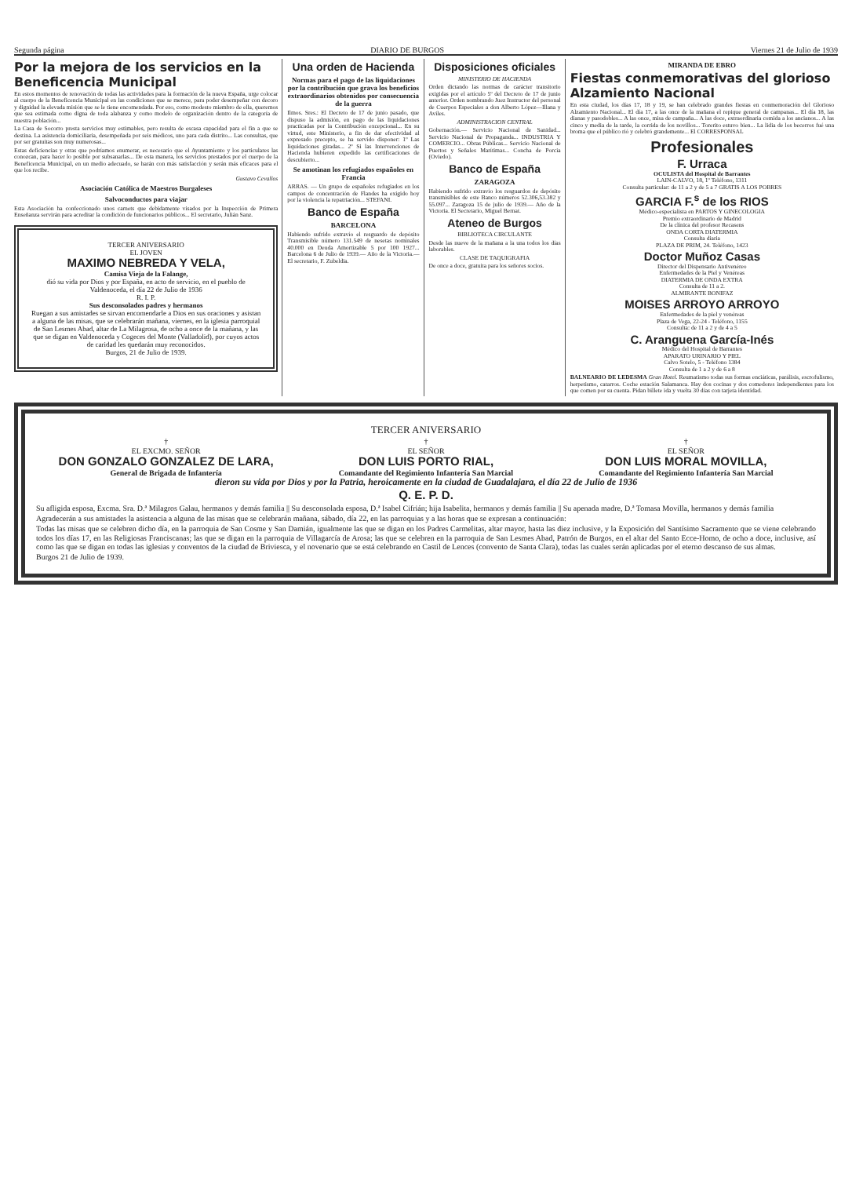Segunda página DIARIO DE BURGOS Viernes 21 de Julio de 1939
Por la mejora de los servicios en la Beneficencia Municipal
En estos momentos de renovación de todas las actividades para la formación de la nueva España, urge colocar al cuerpo de la Beneficencia Municipal en las condiciones que se merece, para poder desempeñar con decoro y dignidad la elevada misión que se le tiene encomendada. Por eso, como modesto miembro de ella, queremos que sea estimada como digna de toda alabanza y como modelo de organización dentro de la categoría de nuestra población...
La Casa de Socorro presta servicios muy estimables, pero resulta de escasa capacidad para el fin a que se destina. La asistencia domiciliaria, desempeñada por seis médicos, uno para cada distrito... Las consultas, que por ser gratuitas son muy numerosas...
Estas deficiencias y otras que podríamos enumerar, es necesario que el Ayuntamiento y los particulares las conozcan, para hacer lo posible por subsanarlas... De esta manera, los servicios prestados por el cuerpo de la Beneficencia Municipal, en un medio adecuado, se harán con más satisfacción y serán más eficaces para el que los recibe.
Gustavo Cevallos
Asociación Católica de Maestros Burgaleses
Salvoconductos para viajar
Esta Asociación ha confeccionado unos carnets que debidamente visados por la Inspección de Primera Enseñanza servirán para acreditar la condición de funcionarios públicos... El secretario, Julián Sanz.
TERCER ANIVERSARIO
EL JOVEN
MAXIMO NEBREDA Y VELA,
Camisa Vieja de la Falange,
dió su vida por Dios y por España, en acto de servicio, en el pueblo de Valdenoceda, el día 22 de Julio de 1936
R. I. P.
Sus desconsolados padres y hermanos
Ruegan a sus amistades se sirvan encomendarle a Dios en sus oraciones y asistan a alguna de las misas, que se celebrarán mañana, viernes, en la iglesia parroquial de San Lesmes Abad, altar de La Milagrosa, de ocho a once de la mañana, y las que se digan en Valdenoceda y Cogeces del Monte (Valladolid), por cuyos actos de caridad les quedarán muy reconocidos.
Burgos, 21 de Julio de 1939.
Una orden de Hacienda
Normas para el pago de las liquidaciones por la contribución que grava los beneficios extraordinarios obtenidos por consecuencia de la guerra
Ilmos. Sres.: El Decreto de 17 de junio pasado, que dispuso la admisión, en pago de las liquidaciones practicadas por la Contribución excepcional... En su virtud, este Ministerio, a fin de dar efectividad al expresado precepto, se ha servido disponer: 1º Las liquidaciones giradas... 2º Si las Intervenciones de Hacienda hubieren expedido las certificaciones de descubierto...
Se amotinan los refugiados españoles en Francia
ARRAS. — Un grupo de españoles refugiados en los campos de concentración de Flandes ha exigido hoy por la violencia la repatriación... STEFANI.
Banco de España
BARCELONA
Habiendo sufrido extravío el resguardo de depósito Transmisible número 131.549 de nesetas nominales 40.000 en Deuda Amortizable 5 por 100 1927... Barcelona 6 de Julio de 1939.— Año de la Victoria.— El secretario, F. Zubeldia.
Disposiciones oficiales
MINISTERIO DE HACIENDA
Orden dictando las normas de carácter transitorio exigidas por el artículo 5º del Decreto de 17 de junio anterior. Orden nombrando Juez Instructor del personal de Cuerpos Especiales a don Alberto López—Illana y Aviles.
ADMINISTRACION CENTRAL
Gobernación.— Servicio Nacional de Sanidad... Servicio Nacional de Propaganda... INDUSTRIA Y COMERCIO... Obras Públicas... Servicio Nacional de Puertos y Señales Marítimas... Concha de Porcia (Oviedo).
Banco de España
ZARAGOZA
Habiendo sufrido extravío los resguardos de depósito transmisibles de este Banco números 52.306,53.382 y 55.097... Zaragoza 15 de julio de 1939.— Año de la Victoria. El Secretario, Miguel Bernat.
Ateneo de Burgos
BIBLIOTECA CIRCULANTE
Desde las nueve de la mañana a la una todos los días laborables.
CLASE DE TAQUIGRAFIA
De once a doce, gratuita para los señores socios.
MIRANDA DE EBRO
Fiestas conmemorativas del glorioso Alzamiento Nacional
En esta ciudad, los días 17, 18 y 19, se han celebrado grandes fiestas en conmemoración del Glorioso Alzamiento Nacional... El día 17, a las once de la mañana el repique general de campanas... El día 18, las dianas y pasodobles... A las once, misa de campaña... A las doce, extraordinaria comida a los ancianos... A las cinco y media de la tarde, la corrida de los novillos... Torerito estuvo bien... La lidia de los becerros fué una broma que el público rió y celebró grandemente... El CORRESPONSAL
Profesionales
F. Urraca
OCULISTA del Hospital de Barrantes
LAIN-CALVO, 18, 1º Teléfono, 1311
Consulta particular: de 11 a 2 y de 5 a 7 GRATIS A LOS POBRES
GARCIA F.<sup>s</sup> de los RIOS
Médico-especialista en PARTOS Y GINECOLOGIA
Premio extraordinario de Madrid
De la clínica del profesor Recasens
ONDA CORTA DIATERMIA
Consulta diaria
PLAZA DE PRIM, 24. Teléfono, 1423
Doctor Muñoz Casas
Director del Dispensario Antivenéreo
Enfermedades de la Piel y Venéreas
DIATERMIA DE ONDA EXTRA
Consulta de 11 a 2.
ALMIRANTE BONIFAZ
MOISES ARROYO ARROYO
Enfermedades de la piel y venéreas
Plaza de Vega, 22-24 - Teléfono, 1155
Consulta: de 11 a 2 y de 4 a 5
C. Aranguena García-Inés
Médico del Hospital de Barrantes
APARATO URINARIO Y PIEL
Calvo Sotelo, 5 - Teléfono 1384
Consulta de 1 a 2 y de 6 a 8
BALNEARIO DE LEDESMA Gran Hotel. Reumatismo todas sus formas enciáticas, parálisis, escrofulismo, herpetismo, catarros. Coche estación Salamanca. Hay dos cocinas y dos comedores independientes para los que comen por su cuenta. Pidan billete ida y vuelta 30 días con tarjeta identidad.
TERCER ANIVERSARIO
†
EL EXCMO. SEÑOR
DON GONZALO GONZALEZ DE LARA,
General de Brigada de Infantería
†
EL SEÑOR
DON LUIS PORTO RIAL,
Comandante del Regimiento Infantería San Marcial
†
EL SEÑOR
DON LUIS MORAL MOVILLA,
Comandante del Regimiento Infantería San Marcial
dieron su vida por Dios y por la Patria, heroicamente en la ciudad de Guadalajara, el día 22 de Julio de 1936
Q. E. P. D.
Su afligida esposa, Excma. Sra. D.ª Milagros Galau, hermanos y demás familia || Su desconsolada esposa, D.ª Isabel Cifrián; hija Isabelita, hermanos y demás familia || Su apenada madre, D.ª Tomasa Movilla, hermanos y demás familia
Agradecerán a sus amistades la asistencia a alguna de las misas que se celebrarán mañana, sábado, día 22, en las parroquias y a las horas que se expresan a continuación:
Todas las misas que se celebren dicho día, en la parroquia de San Cosme y San Damián, igualmente las que se digan en los Padres Carmelitas, altar mayor, hasta las diez inclusive, y la Exposición del Santísimo Sacramento que se viene celebrando todos los días 17, en las Religiosas Franciscanas; las que se digan en la parroquia de Villagarcía de Arosa; las que se celebren en la parroquia de San Lesmes Abad, Patrón de Burgos, en el altar del Santo Ecce-Homo, de ocho a doce, inclusive, así como las que se digan en todas las iglesias y conventos de la ciudad de Briviesca, y el novenario que se está celebrando en Castil de Lences (convento de Santa Clara), todas las cuales serán aplicadas por el eterno descanso de sus almas.
Burgos 21 de Julio de 1939.